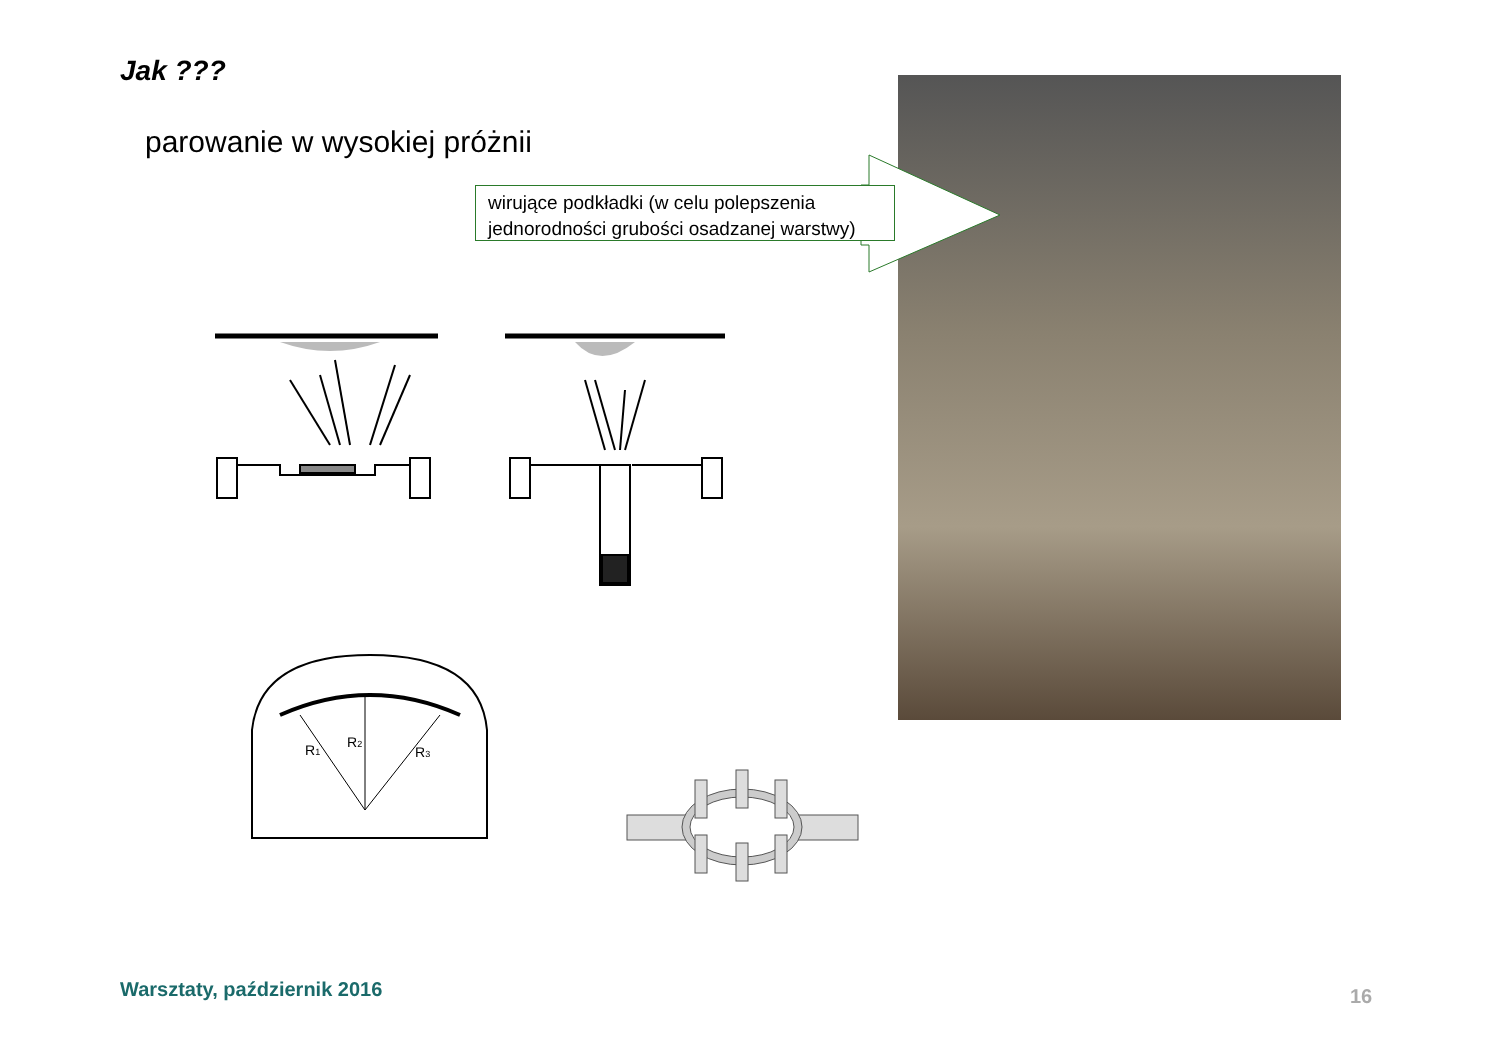Jak ???
parowanie w wysokiej próżnii
wirujące podkładki (w celu polepszenia jednorodności grubości osadzanej warstwy)
R1
R2
R3
Warsztaty, październik 2016 16